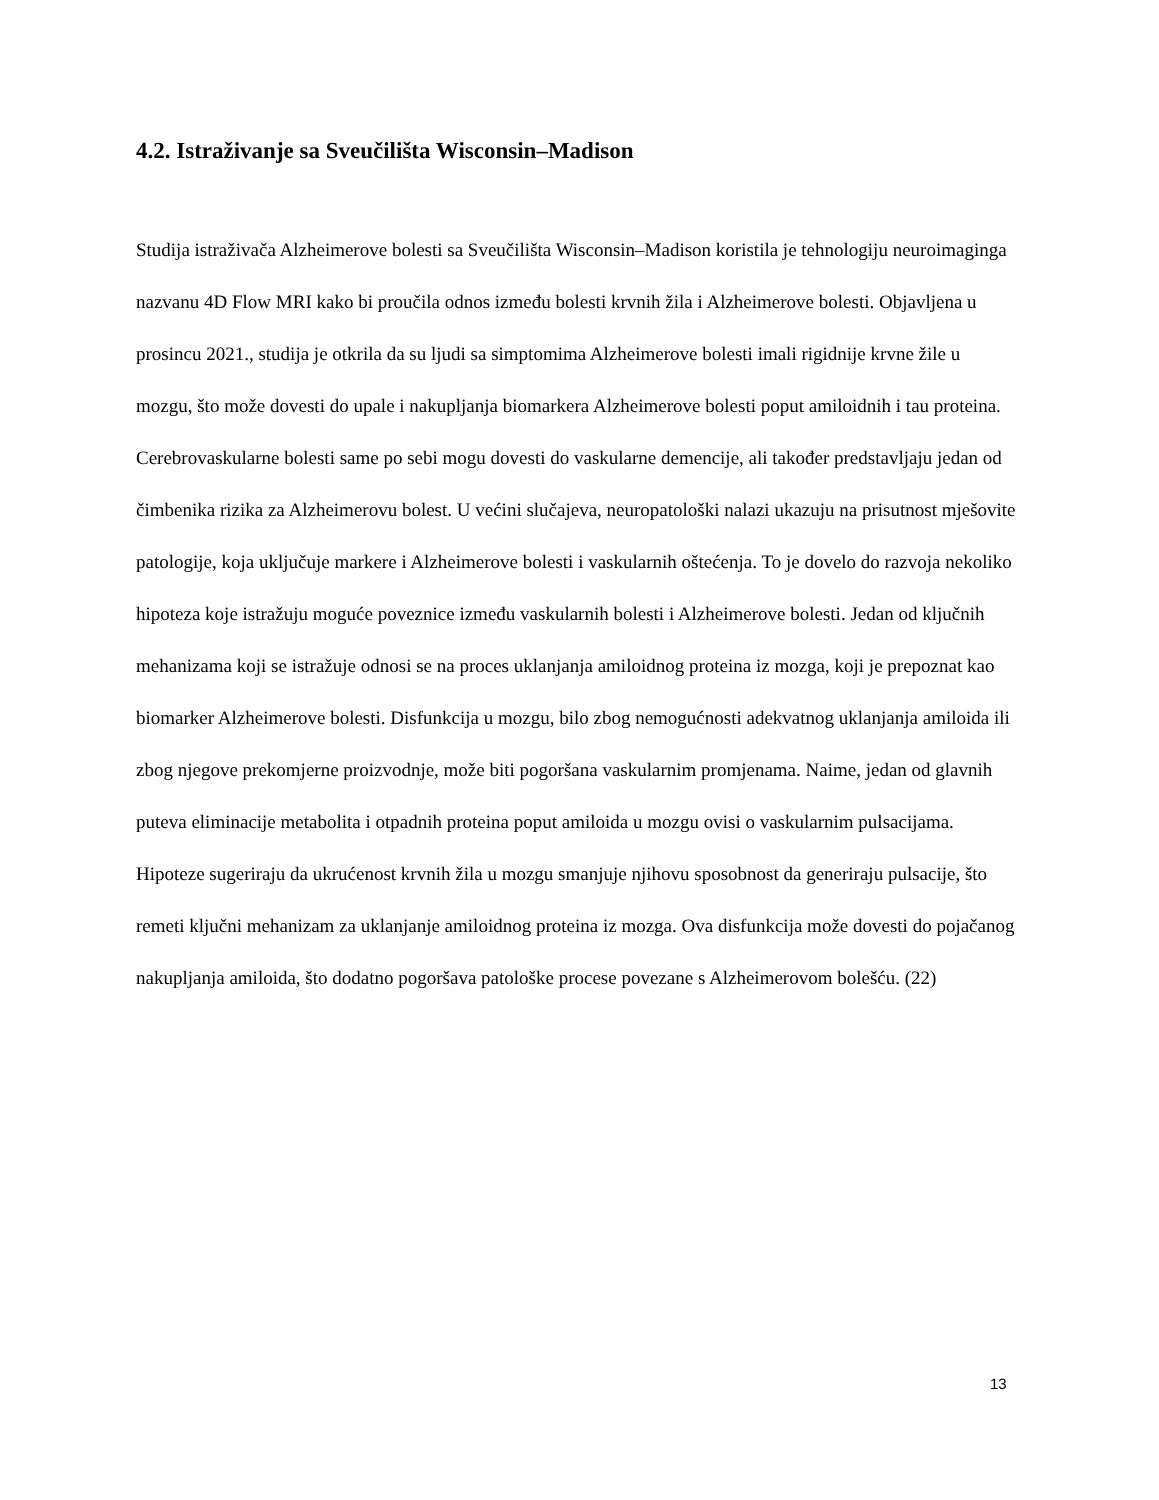4.2. Istraživanje sa Sveučilišta Wisconsin–Madison
Studija istraživača Alzheimerove bolesti sa Sveučilišta Wisconsin–Madison koristila je tehnologiju neuroimaginga nazvanu 4D Flow MRI kako bi proučila odnos između bolesti krvnih žila i Alzheimerove bolesti. Objavljena u prosincu 2021., studija je otkrila da su ljudi sa simptomima Alzheimerove bolesti imali rigidnije krvne žile u mozgu, što može dovesti do upale i nakupljanja biomarkera Alzheimerove bolesti poput amiloidnih i tau proteina. Cerebrovaskularne bolesti same po sebi mogu dovesti do vaskularne demencije, ali također predstavljaju jedan od čimbenika rizika za Alzheimerovu bolest. U većini slučajeva, neuropatološki nalazi ukazuju na prisutnost mješovite patologije, koja uključuje markere i Alzheimerove bolesti i vaskularnih oštećenja. To je dovelo do razvoja nekoliko hipoteza koje istražuju moguće poveznice između vaskularnih bolesti i Alzheimerove bolesti. Jedan od ključnih mehanizama koji se istražuje odnosi se na proces uklanjanja amiloidnog proteina iz mozga, koji je prepoznat kao biomarker Alzheimerove bolesti. Disfunkcija u mozgu, bilo zbog nemogućnosti adekvatnog uklanjanja amiloida ili zbog njegove prekomjerne proizvodnje, može biti pogoršana vaskularnim promjenama. Naime, jedan od glavnih puteva eliminacije metabolita i otpadnih proteina poput amiloida u mozgu ovisi o vaskularnim pulsacijama. Hipoteze sugeriraju da ukrućenost krvnih žila u mozgu smanjuje njihovu sposobnost da generiraju pulsacije, što remeti ključni mehanizam za uklanjanje amiloidnog proteina iz mozga. Ova disfunkcija može dovesti do pojačanog nakupljanja amiloida, što dodatno pogoršava patološke procese povezane s Alzheimerovom bolešću. (22)
13